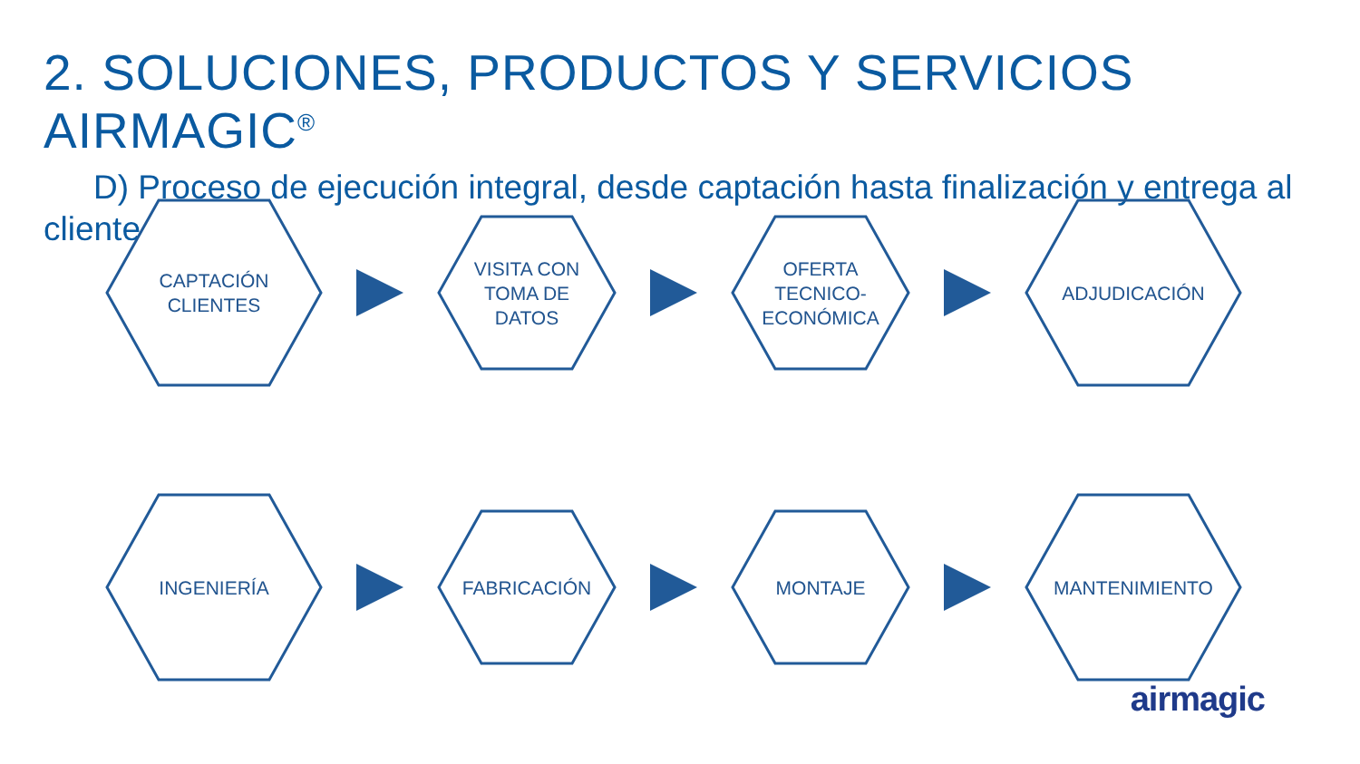2. SOLUCIONES, PRODUCTOS Y SERVICIOS AIRMAGIC<sup>®</sup>
D) Proceso de ejecución integral, desde captación hasta finalización y entrega al cliente
CAPTACIÓN
CLIENTES
VISITA CON
TOMA DE
DATOS
OFERTA
TECNICO-
ECONÓMICA
ADJUDICACIÓN
INGENIERÍA
FABRICACIÓN MONTAJE
MANTENIMIENTO
airmagic